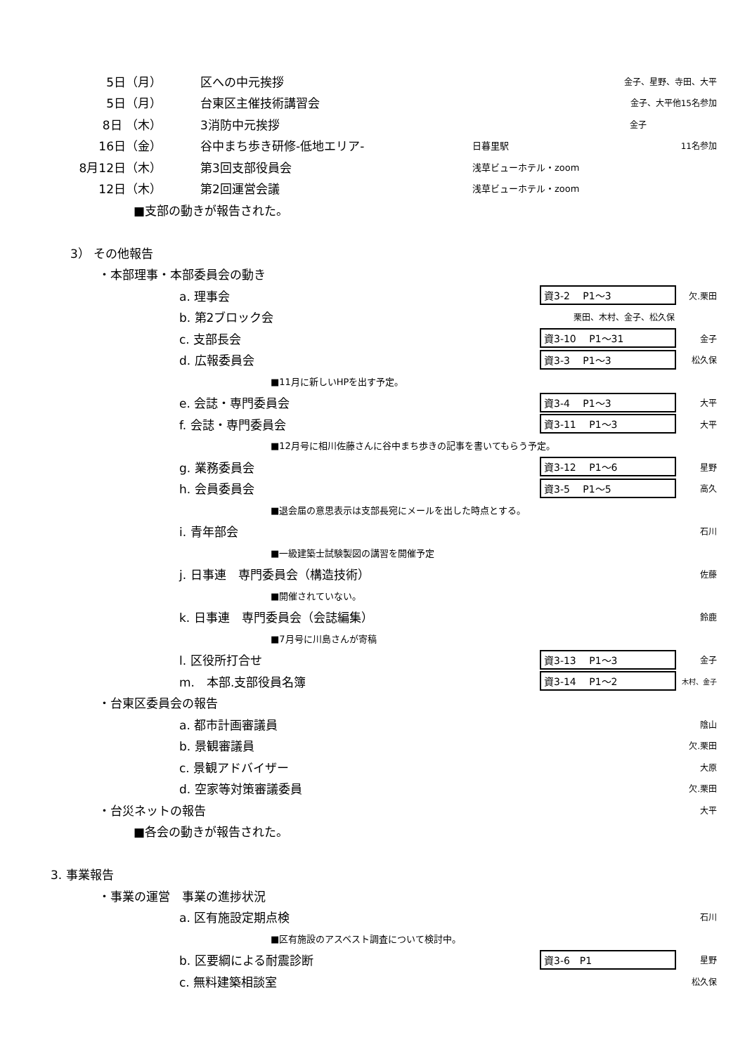5日（月） 区への中元挨拶 金子、星野、寺田、大平
5日（月） 台東区主催技術講習会 金子、大平他15名参加
8日 （木） 3消防中元挨拶 金子
16日（金） 谷中まち歩き研修-低地エリア- 日暮里駅 11名参加
8月12日（木） 第3回支部役員会 浅草ビューホテル・zoom
12日（木） 第2回運営会議 浅草ビューホテル・zoom
■支部の動きが報告された。
3） その他報告
・本部理事・本部委員会の動き
a. 理事会 資3-2　 P1～3 欠.栗田
b. 第2ブロック会 栗田、木村、金子、松久保
c. 支部長会 資3-10　 P1～31 金子
d. 広報委員会 資3-3　 P1～3 松久保
■11月に新しいHPを出す予定。
e. 会誌・専門委員会 資3-4　 P1～3 大平
f. 会誌・専門委員会 資3-11　 P1～3 大平
■12月号に相川佐藤さんに谷中まち歩きの記事を書いてもらう予定。
g. 業務委員会 資3-12　 P1～6 星野
h. 会員委員会 資3-5　 P1～5 高久
■退会届の意思表示は支部長宛にメールを出した時点とする。
i. 青年部会 石川
■一級建築士試験製図の講習を開催予定
j. 日事連　専門委員会（構造技術） 佐藤
■開催されていない。
k. 日事連　専門委員会（会誌編集） 鈴鹿
■7月号に川島さんが寄稿
l. 区役所打合せ 資3-13　 P1～3 金子
m.　本部.支部役員名簿 資3-14　 P1～2 木村、金子
・台東区委員会の報告
a. 都市計画審議員 陰山
b. 景観審議員 欠.栗田
c. 景観アドバイザー 大原
d. 空家等対策審議委員 欠.栗田
・台災ネットの報告 大平
■各会の動きが報告された。
3. 事業報告
・事業の運営　事業の進捗状況
a. 区有施設定期点検 石川
■区有施設のアスベスト調査について検討中。
b. 区要綱による耐震診断 資3-6　P1 星野
c. 無料建築相談室 松久保